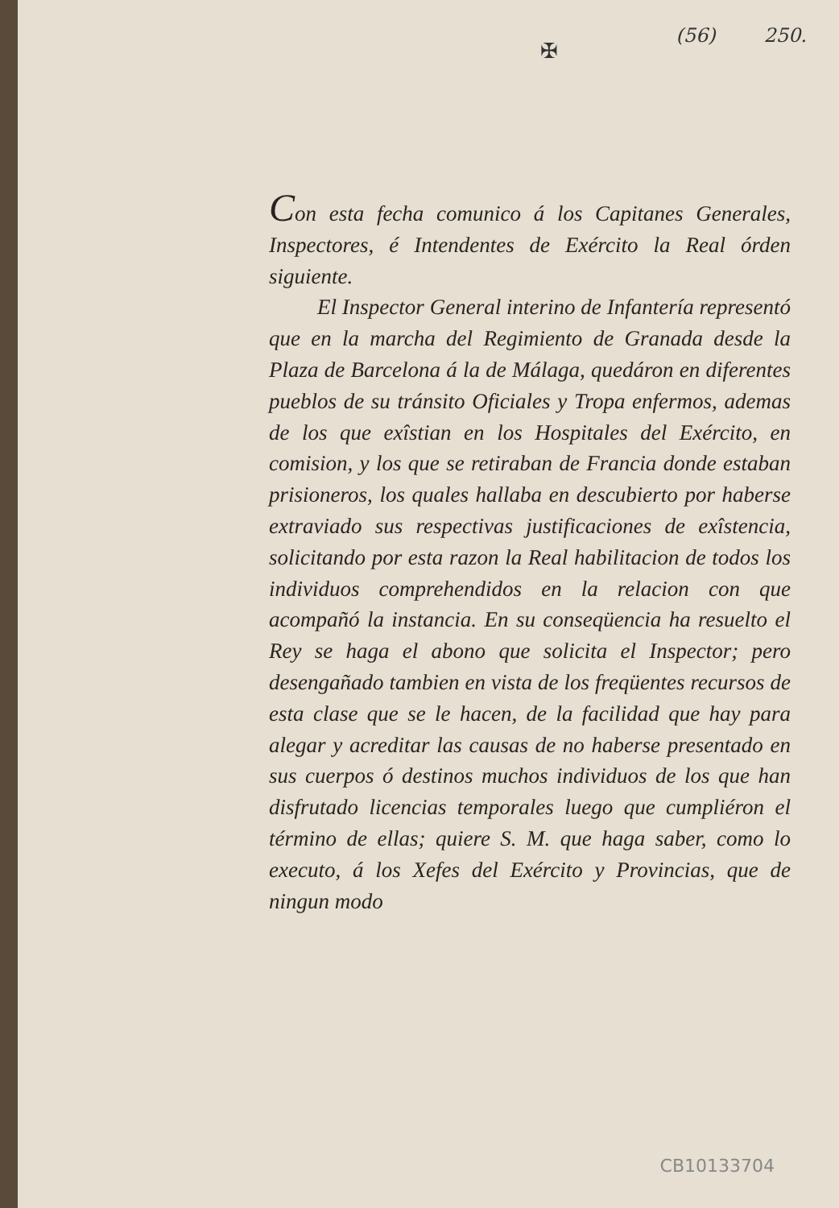(56) 250.
✠
Con esta fecha comunico á los Capitanes Generales, Inspectores, é Intendentes de Exército la Real órden siguiente.
El Inspector General interino de Infantería representó que en la marcha del Regimiento de Granada desde la Plaza de Barcelona á la de Málaga, quedáron en diferentes pueblos de su tránsito Oficiales y Tropa enfermos, ademas de los que exîstian en los Hospitales del Exército, en comision, y los que se retiraban de Francia donde estaban prisioneros, los quales hallaba en descubierto por haberse extraviado sus respectivas justificaciones de exîstencia, solicitando por esta razon la Real habilitacion de todos los individuos comprehendidos en la relacion con que acompañó la instancia. En su conseqüencia ha resuelto el Rey se haga el abono que solicita el Inspector; pero desengañado tambien en vista de los freqüentes recursos de esta clase que se le hacen, de la facilidad que hay para alegar y acreditar las causas de no haberse presentado en sus cuerpos ó destinos muchos individuos de los que han disfrutado licencias temporales luego que cumpliéron el término de ellas; quiere S. M. que haga saber, como lo executo, á los Xefes del Exército y Provincias, que de ningun modo
CB10133704